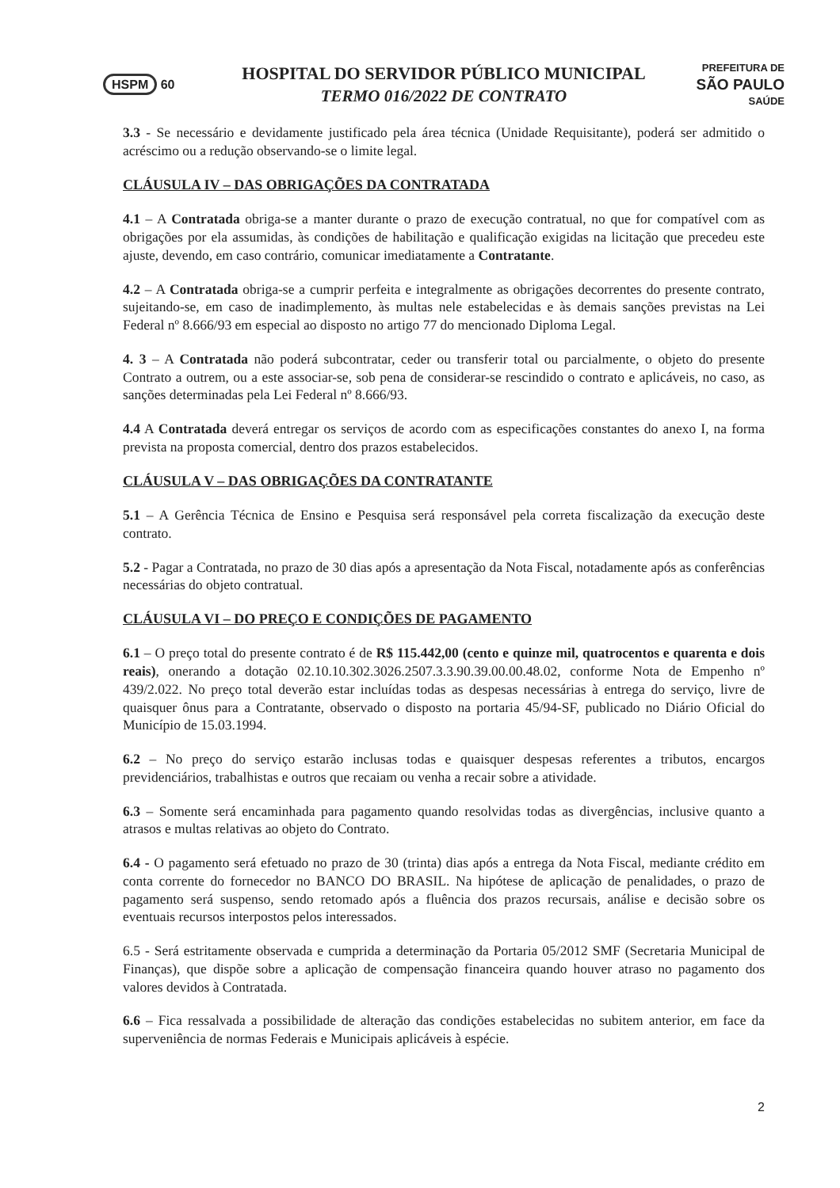HSPM 60
HOSPITAL DO SERVIDOR PÚBLICO MUNICIPAL
TERMO 016/2022 DE CONTRATO
PREFEITURA DE
SÃO PAULO
SAÚDE
3.3 - Se necessário e devidamente justificado pela área técnica (Unidade Requisitante), poderá ser admitido o acréscimo ou a redução observando-se o limite legal.
CLÁUSULA IV – DAS OBRIGAÇÕES DA CONTRATADA
4.1 – A Contratada obriga-se a manter durante o prazo de execução contratual, no que for compatível com as obrigações por ela assumidas, às condições de habilitação e qualificação exigidas na licitação que precedeu este ajuste, devendo, em caso contrário, comunicar imediatamente a Contratante.
4.2 – A Contratada obriga-se a cumprir perfeita e integralmente as obrigações decorrentes do presente contrato, sujeitando-se, em caso de inadimplemento, às multas nele estabelecidas e às demais sanções previstas na Lei Federal nº 8.666/93 em especial ao disposto no artigo 77 do mencionado Diploma Legal.
4. 3 – A Contratada não poderá subcontratar, ceder ou transferir total ou parcialmente, o objeto do presente Contrato a outrem, ou a este associar-se, sob pena de considerar-se rescindido o contrato e aplicáveis, no caso, as sanções determinadas pela Lei Federal nº 8.666/93.
4.4 A Contratada deverá entregar os serviços de acordo com as especificações constantes do anexo I, na forma prevista na proposta comercial, dentro dos prazos estabelecidos.
CLÁUSULA V – DAS OBRIGAÇÕES DA CONTRATANTE
5.1 – A Gerência Técnica de Ensino e Pesquisa será responsável pela correta fiscalização da execução deste contrato.
5.2 - Pagar a Contratada, no prazo de 30 dias após a apresentação da Nota Fiscal, notadamente após as conferências necessárias do objeto contratual.
CLÁUSULA VI – DO PREÇO E CONDIÇÕES DE PAGAMENTO
6.1 – O preço total do presente contrato é de R$ 115.442,00 (cento e quinze mil, quatrocentos e quarenta e dois reais), onerando a dotação 02.10.10.302.3026.2507.3.3.90.39.00.00.48.02, conforme Nota de Empenho nº 439/2.022. No preço total deverão estar incluídas todas as despesas necessárias à entrega do serviço, livre de quaisquer ônus para a Contratante, observado o disposto na portaria 45/94-SF, publicado no Diário Oficial do Município de 15.03.1994.
6.2 – No preço do serviço estarão inclusas todas e quaisquer despesas referentes a tributos, encargos previdenciários, trabalhistas e outros que recaiam ou venha a recair sobre a atividade.
6.3 – Somente será encaminhada para pagamento quando resolvidas todas as divergências, inclusive quanto a atrasos e multas relativas ao objeto do Contrato.
6.4 - O pagamento será efetuado no prazo de 30 (trinta) dias após a entrega da Nota Fiscal, mediante crédito em conta corrente do fornecedor no BANCO DO BRASIL. Na hipótese de aplicação de penalidades, o prazo de pagamento será suspenso, sendo retomado após a fluência dos prazos recursais, análise e decisão sobre os eventuais recursos interpostos pelos interessados.
6.5 - Será estritamente observada e cumprida a determinação da Portaria 05/2012 SMF (Secretaria Municipal de Finanças), que dispõe sobre a aplicação de compensação financeira quando houver atraso no pagamento dos valores devidos à Contratada.
6.6 – Fica ressalvada a possibilidade de alteração das condições estabelecidas no subitem anterior, em face da superveniência de normas Federais e Municipais aplicáveis à espécie.
2